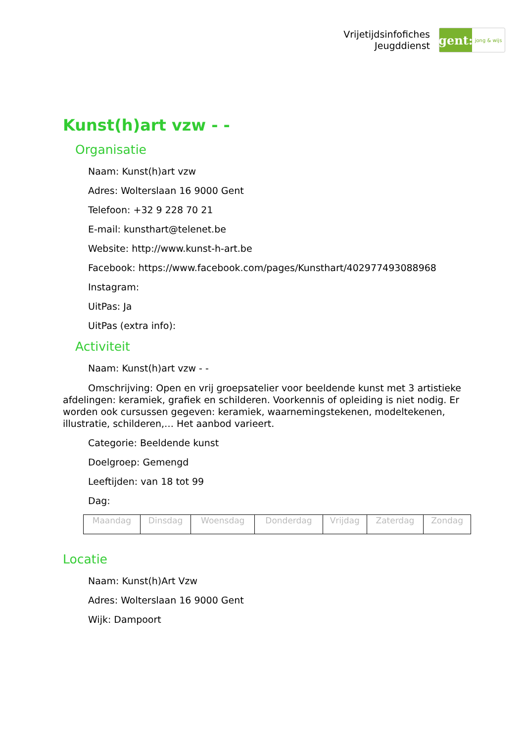Vrijetijdsinfofiches
Jeugddienst
gent:
jong & wijs
Kunst(h)art vzw - -
Organisatie
Naam: Kunst(h)art vzw
Adres: Wolterslaan 16 9000 Gent
Telefoon: +32 9 228 70 21
E-mail: kunsthart@telenet.be
Website: http://www.kunst-h-art.be
Facebook: https://www.facebook.com/pages/Kunsthart/402977493088968
Instagram:
UitPas: Ja
UitPas (extra info):
Activiteit
Naam: Kunst(h)art vzw - -
Omschrijving: Open en vrij groepsatelier voor beeldende kunst met 3 artistieke afdelingen: keramiek, grafiek en schilderen. Voorkennis of opleiding is niet nodig. Er worden ook cursussen gegeven: keramiek, waarnemingstekenen, modeltekenen, illustratie, schilderen,… Het aanbod varieert.
Categorie: Beeldende kunst
Doelgroep: Gemengd
Leeftijden: van 18 tot 99
Dag:
| Maandag | Dinsdag | Woensdag | Donderdag | Vrijdag | Zaterdag | Zondag |
Locatie
Naam: Kunst(h)Art Vzw
Adres: Wolterslaan 16 9000 Gent
Wijk: Dampoort